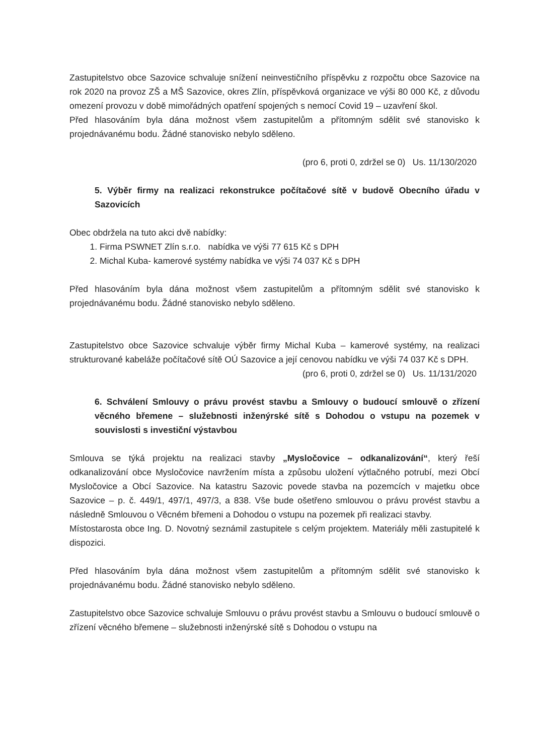Zastupitelstvo obce Sazovice schvaluje snížení neinvestičního příspěvku z rozpočtu obce Sazovice na rok 2020 na provoz ZŠ a MŠ Sazovice, okres Zlín, příspěvková organizace ve výši 80 000 Kč, z důvodu omezení provozu v době mimořádných opatření spojených s nemocí Covid 19 – uzavření škol.
Před hlasováním byla dána možnost všem zastupitelům a přítomným sdělit své stanovisko k projednávanému bodu. Žádné stanovisko nebylo sděleno.
(pro 6, proti 0, zdržel se 0) Us. 11/130/2020
5. Výběr firmy na realizaci rekonstrukce počítačové sítě v budově Obecního úřadu v Sazovicích
Obec obdržela na tuto akci dvě nabídky:
1. Firma PSWNET Zlín s.r.o. nabídka ve výši 77 615 Kč s DPH
2. Michal Kuba- kamerové systémy nabídka ve výši 74 037 Kč s DPH
Před hlasováním byla dána možnost všem zastupitelům a přítomným sdělit své stanovisko k projednávanému bodu. Žádné stanovisko nebylo sděleno.
Zastupitelstvo obce Sazovice schvaluje výběr firmy Michal Kuba – kamerové systémy, na realizaci strukturované kabeláže počítačové sítě OÚ Sazovice a její cenovou nabídku ve výši 74 037 Kč s DPH.
(pro 6, proti 0, zdržel se 0) Us. 11/131/2020
6. Schválení Smlouvy o právu provést stavbu a Smlouvy o budoucí smlouvě o zřízení věcného břemene – služebnosti inženýrské sítě s Dohodou o vstupu na pozemek v souvislosti s investiční výstavbou
Smlouva se týká projektu na realizaci stavby „Mysločovice – odkanalizování“, který řeší odkanalizování obce Mysločovice navržením místa a způsobu uložení výtlačného potrubí, mezi Obcí Mysločovice a Obcí Sazovice. Na katastru Sazovic povede stavba na pozemcích v majetku obce Sazovice – p. č. 449/1, 497/1, 497/3, a 838. Vše bude ošetřeno smlouvou o právu provést stavbu a následně Smlouvou o Věcném břemeni a Dohodou o vstupu na pozemek při realizaci stavby.
Místostarosta obce Ing. D. Novotný seznámil zastupitele s celým projektem. Materiály měli zastupitelé k dispozici.
Před hlasováním byla dána možnost všem zastupitelům a přítomným sdělit své stanovisko k projednávanému bodu. Žádné stanovisko nebylo sděleno.
Zastupitelstvo obce Sazovice schvaluje Smlouvu o právu provést stavbu a Smlouvu o budoucí smlouvě o zřízení věcného břemene – služebnosti inženýrské sítě s Dohodou o vstupu na